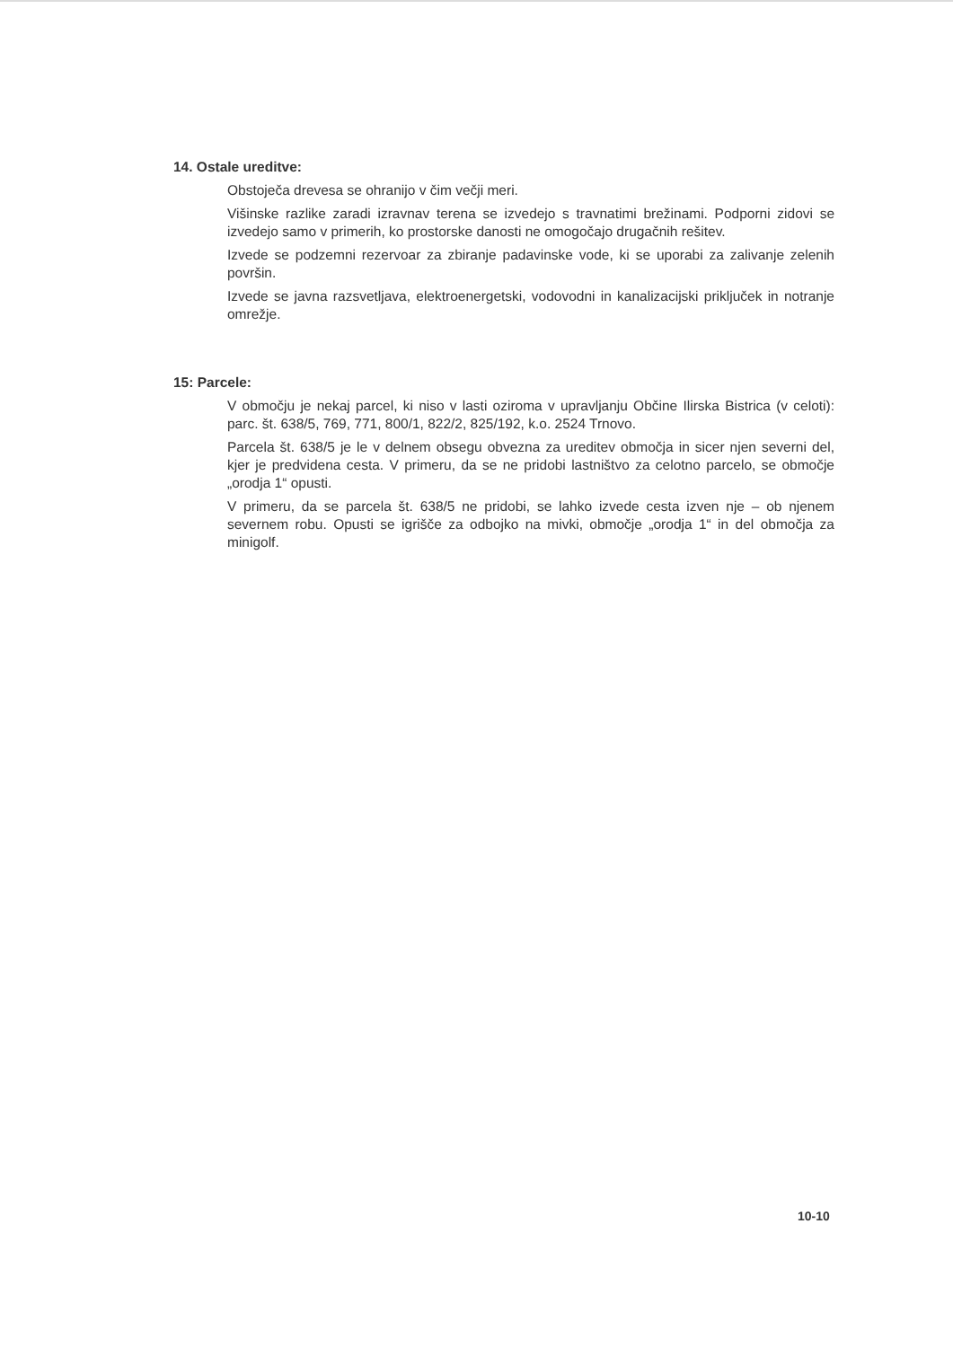14. Ostale ureditve:
Obstoječa drevesa se ohranijo v čim večji meri.
Višinske razlike zaradi izravnav terena se izvedejo s travnatimi brežinami. Podporni zidovi se izvedejo samo v primerih, ko prostorske danosti ne omogočajo drugačnih rešitev.
Izvede se podzemni rezervoar za zbiranje padavinske vode, ki se uporabi za zalivanje zelenih površin.
Izvede se javna razsvetljava, elektroenergetski, vodovodni in kanalizacijski priključek in notranje omrežje.
15: Parcele:
V območju je nekaj parcel, ki niso v lasti oziroma v upravljanju Občine Ilirska Bistrica (v celoti): parc. št. 638/5, 769, 771, 800/1, 822/2, 825/192, k.o. 2524 Trnovo.
Parcela št. 638/5 je le v delnem obsegu obvezna za ureditev območja in sicer njen severni del, kjer je predvidena cesta. V primeru, da se ne pridobi lastništvo za celotno parcelo, se območje „orodja 1“ opusti.
V primeru, da se parcela št. 638/5 ne pridobi, se lahko izvede cesta izven nje – ob njenem severnem robu. Opusti se igrišče za odbojko na mivki, območje „orodja 1“ in del območja za minigolf.
10-10